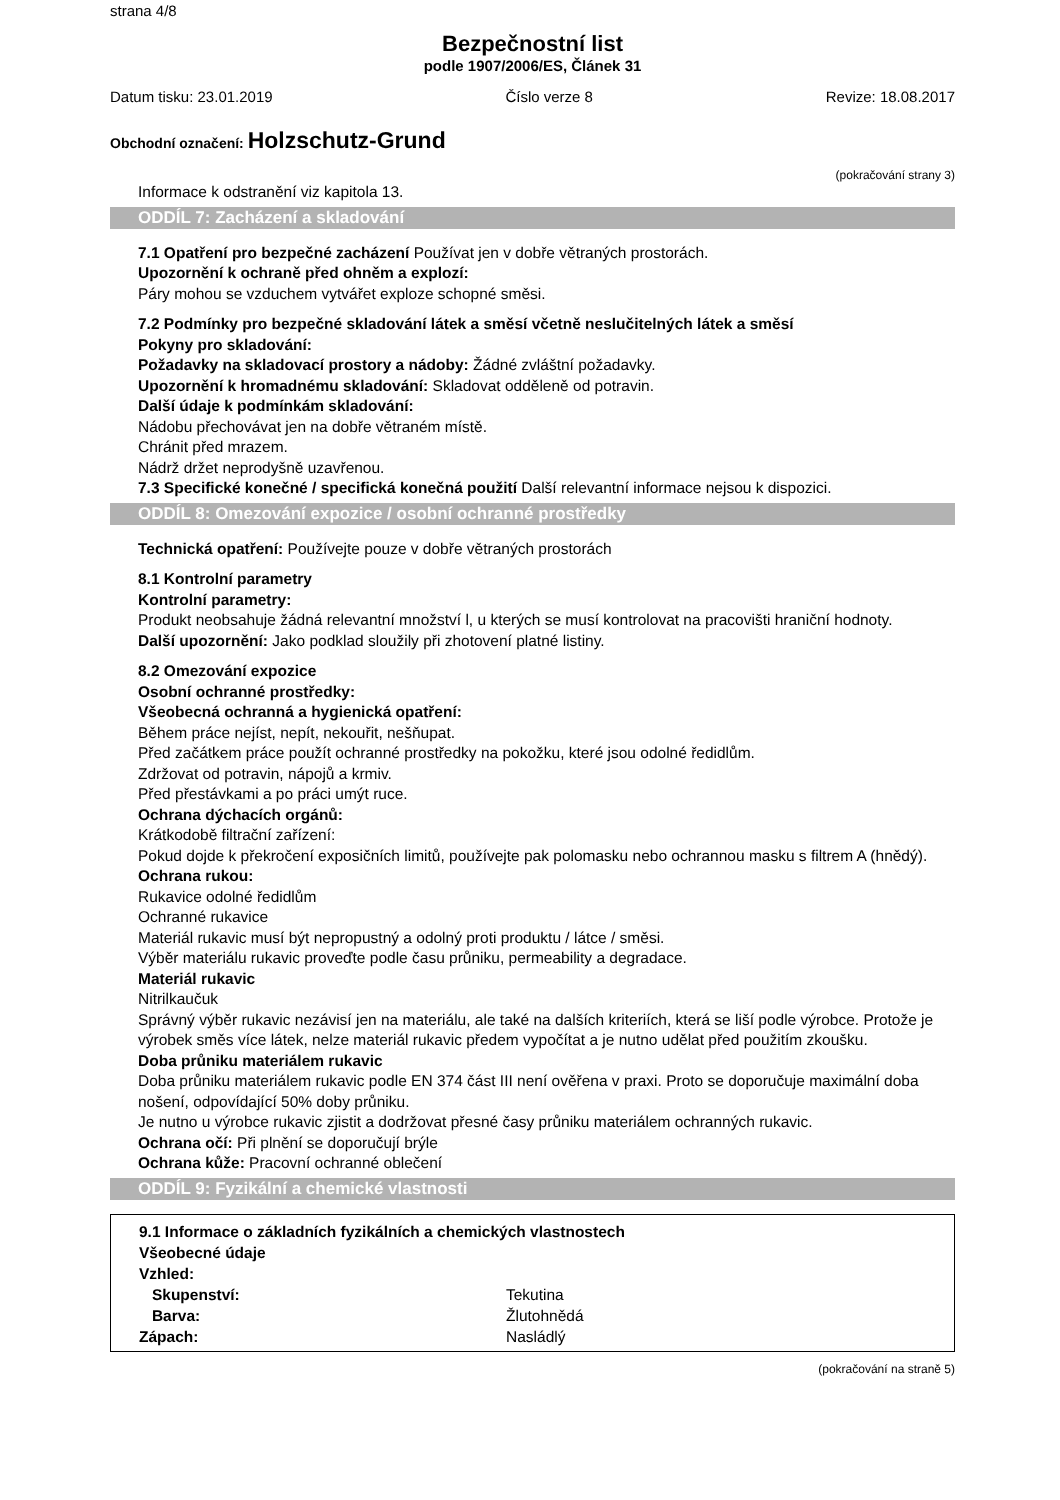strana 4/8
Bezpečnostní list
podle 1907/2006/ES, Článek 31
Datum tisku: 23.01.2019 Číslo verze 8 Revize: 18.08.2017
Obchodní označení: Holzschutz-Grund
(pokračování strany 3)
Informace k odstranění viz kapitola 13.
ODDÍL 7: Zacházení a skladování
7.1 Opatření pro bezpečné zacházení Používat jen v dobře větraných prostorách.
Upozornění k ochraně před ohněm a explozí:
Páry mohou se vzduchem vytvářet exploze schopné směsi.
7.2 Podmínky pro bezpečné skladování látek a směsí včetně neslučitelných látek a směsí
Pokyny pro skladování:
Požadavky na skladovací prostory a nádoby: Žádné zvláštní požadavky.
Upozornění k hromadnému skladování: Skladovat odděleně od potravin.
Další údaje k podmínkám skladování:
Nádobu přechovávat jen na dobře větraném místě.
Chránit před mrazem.
Nádrž držet neprodyšně uzavřenou.
7.3 Specifické konečné / specifická konečná použití Další relevantní informace nejsou k dispozici.
ODDÍL 8: Omezování expozice / osobní ochranné prostředky
Technická opatření: Používejte pouze v dobře větraných prostorách
8.1 Kontrolní parametry
Kontrolní parametry:
Produkt neobsahuje žádná relevantní množství l, u kterých se musí kontrolovat na pracovišti hraniční hodnoty.
Další upozornění: Jako podklad sloužily při zhotovení platné listiny.
8.2 Omezování expozice
Osobní ochranné prostředky:
Všeobecná ochranná a hygienická opatření:
Během práce nejíst, nepít, nekouřit, nešňupat.
Před začátkem práce použít ochranné prostředky na pokožku, které jsou odolné ředidlům.
Zdržovat od potravin, nápojů a krmiv.
Před přestávkami a po práci umýt ruce.
Ochrana dýchacích orgánů:
Krátkodobě filtrační zařízení:
Pokud dojde k překročení exposičních limitů, používejte pak polomasku nebo ochrannou masku s filtrem A (hnědý).
Ochrana rukou:
Rukavice odolné ředidlům
Ochranné rukavice
Materiál rukavic musí být nepropustný a odolný proti produktu / látce / směsi.
Výběr materiálu rukavic proveďte podle času průniku, permeability a degradace.
Materiál rukavic
Nitrilkaučuk
Správný výběr rukavic nezávisí jen na materiálu, ale také na dalších kriteriích, která se liší podle výrobce. Protože je výrobek směs více látek, nelze materiál rukavic předem vypočítat a je nutno udělat před použitím zkoušku.
Doba průniku materiálem rukavic
Doba průniku materiálem rukavic podle EN 374 část III není ověřena v praxi. Proto se doporučuje maximální doba nošení, odpovídající 50% doby průniku.
Je nutno u výrobce rukavic zjistit a dodržovat přesné časy průniku materiálem ochranných rukavic.
Ochrana očí: Při plnění se doporučují brýle
Ochrana kůže: Pracovní ochranné oblečení
ODDÍL 9: Fyzikální a chemické vlastnosti
| 9.1 Informace o základních fyzikálních a chemických vlastnostech | |
| Všeobecné údaje | |
| Vzhled: | |
| Skupenství: | Tekutina |
| Barva: | Žlutohnědá |
| Zápach: | Nasládlý |
(pokračování na straně 5)